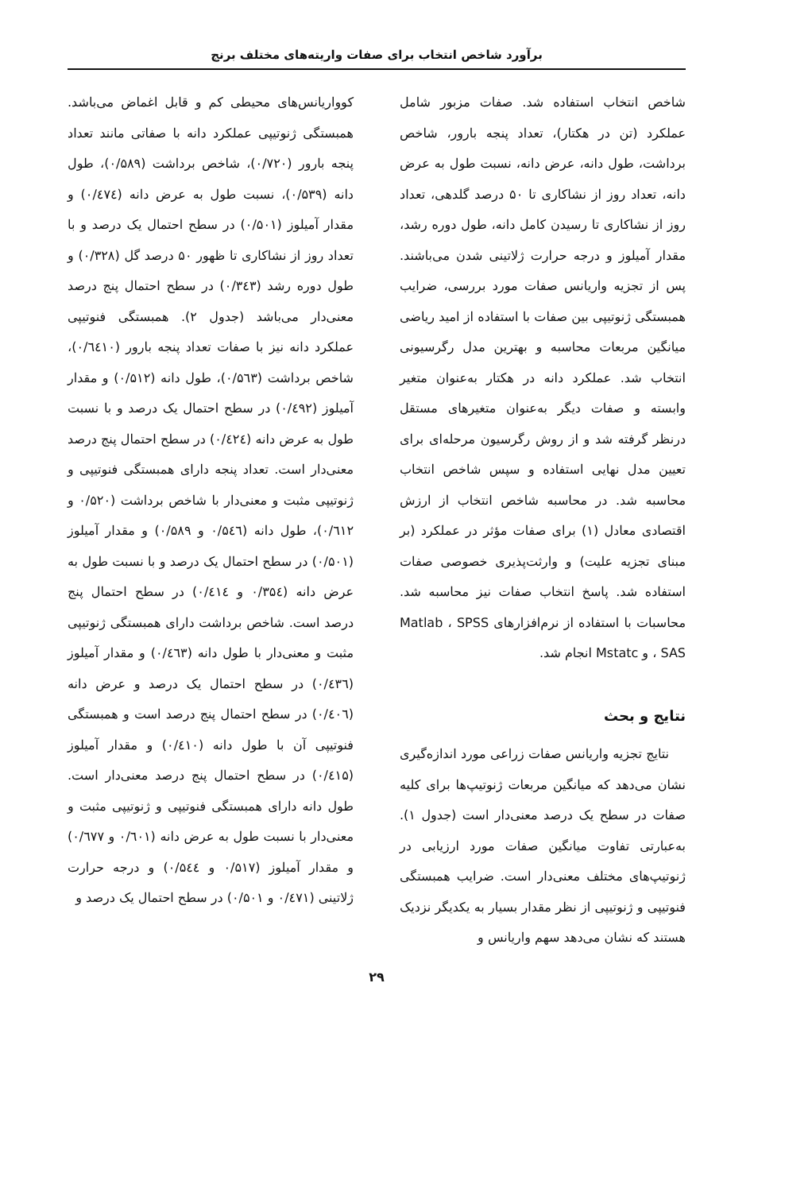برآورد شاخص انتخاب برای صفات واریته‌های مختلف برنج
شاخص انتخاب استفاده شد. صفات مزبور شامل عملکرد (تن در هکتار)، تعداد پنجه بارور، شاخص برداشت، طول دانه، عرض دانه، نسبت طول به عرض دانه، تعداد روز از نشاکاری تا ۵۰ درصد گلدهی، تعداد روز از نشاکاری تا رسیدن کامل دانه، طول دوره رشد، مقدار آمیلوز و درجه حرارت ژلاتینی شدن می‌باشند. پس از تجزیه واریانس صفات مورد بررسی، ضرایب همبستگی ژنوتیپی بین صفات با استفاده از امید ریاضی میانگین مربعات محاسبه و بهترین مدل رگرسیونی انتخاب شد. عملکرد دانه در هکتار به‌عنوان متغیر وابسته و صفات دیگر به‌عنوان متغیرهای مستقل درنظر گرفته شد و از روش رگرسیون مرحله‌ای برای تعیین مدل نهایی استفاده و سپس شاخص انتخاب محاسبه شد. در محاسبه شاخص انتخاب از ارزش اقتصادی معادل (۱) برای صفات مؤثر در عملکرد (بر مبنای تجزیه علیت) و وارثت‌پذیری خصوصی صفات استفاده شد. پاسخ انتخاب صفات نیز محاسبه شد. محاسبات با استفاده از نرم‌افزارهای Matlab ، SPSS ، SAS و Mstatc انجام شد.
نتایج و بحث
نتایج تجزیه واریانس صفات زراعی مورد اندازه‌گیری نشان می‌دهد که میانگین مربعات ژنوتیپ‌ها برای کلیه صفات در سطح یک درصد معنی‌دار است (جدول ۱). به‌عبارتی تفاوت میانگین صفات مورد ارزیابی در ژنوتیپ‌های مختلف معنی‌دار است. ضرایب همبستگی فنوتیپی و ژنوتیپی از نظر مقدار بسیار به یکدیگر نزدیک هستند که نشان می‌دهد سهم واریانس و
کوواریانس‌های محیطی کم و قابل اغماض می‌باشد. همبستگی ژنوتیپی عملکرد دانه با صفاتی مانند تعداد پنجه بارور (۰/۷۲۰)، شاخص برداشت (۰/۵۸۹)، طول دانه (۰/۵۳۹)، نسبت طول به عرض دانه (۰/٤٧٤) و مقدار آمیلوز (۰/۵۰۱) در سطح احتمال یک درصد و با تعداد روز از نشاکاری تا ظهور ۵۰ درصد گل (۰/۳۲۸) و طول دوره رشد (۰/۳٤۳) در سطح احتمال پنج درصد معنی‌دار می‌باشد (جدول ۲). همبستگی فنوتیپی عملکرد دانه نیز با صفات تعداد پنجه بارور (۰/٦٤١۰)، شاخص برداشت (۰/۵٦۳)، طول دانه (۰/۵۱۲) و مقدار آمیلوز (۰/٤۹۲) در سطح احتمال یک درصد و با نسبت طول به عرض دانه (۰/٤٢٤) در سطح احتمال پنج درصد معنی‌دار است. تعداد پنجه دارای همبستگی فنوتیپی و ژنوتیپی مثبت و معنی‌دار با شاخص برداشت (۰/۵۲۰ و ۰/٦۱۲)، طول دانه (۰/۵٤٦ و ۰/۵۸۹) و مقدار آمیلوز (۰/۵۰۱) در سطح احتمال یک درصد و با نسبت طول به عرض دانه (۰/۳۵٤ و ۰/٤١٤) در سطح احتمال پنج درصد است. شاخص برداشت دارای همبستگی ژنوتیپی مثبت و معنی‌دار با طول دانه (۰/٤٦۳) و مقدار آمیلوز (۰/٤۳٦) در سطح احتمال یک درصد و عرض دانه (۰/٤۰٦) در سطح احتمال پنج درصد است و همبستگی فنوتیپی آن با طول دانه (۰/٤۱۰) و مقدار آمیلوز (۰/٤۱۵) در سطح احتمال پنج درصد معنی‌دار است. طول دانه دارای همبستگی فنوتیپی و ژنوتیپی مثبت و معنی‌دار با نسبت طول به عرض دانه (۰/٦۰۱ و ۰/٦٧٧) و مقدار آمیلوز (۰/۵۱۷ و ۰/۵٤٤) و درجه حرارت ژلاتینی (۰/٤٧۱ و ۰/۵۰۱) در سطح احتمال یک درصد و
۲۹